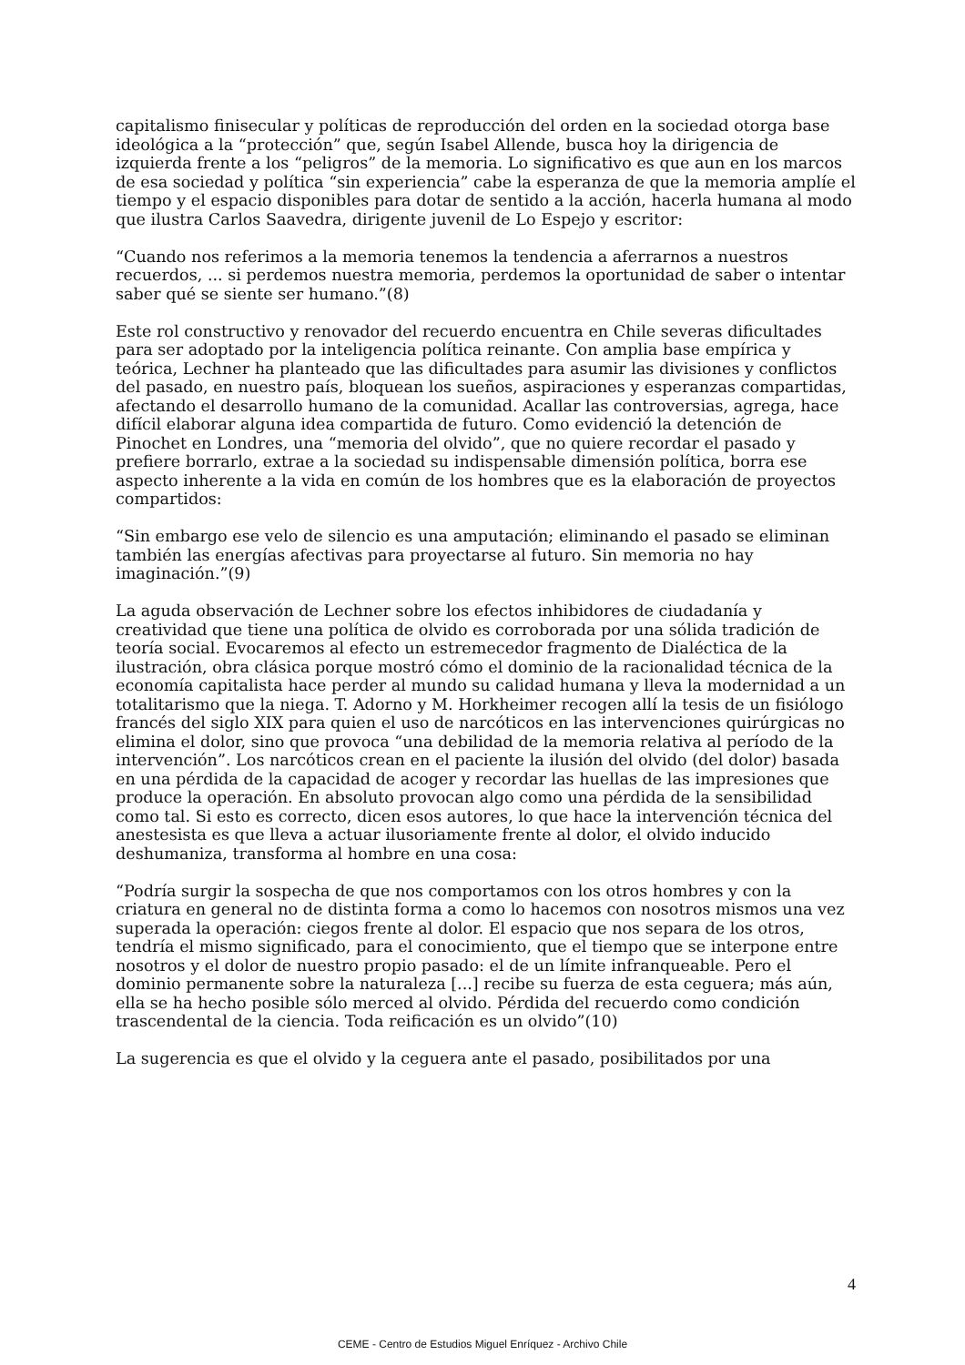capitalismo finisecular y políticas de reproducción del orden en la sociedad otorga base ideológica a la “protección” que, según Isabel Allende, busca hoy la dirigencia de izquierda frente a los “peligros” de la memoria. Lo significativo es que aun en los marcos de esa sociedad y política “sin experiencia” cabe la esperanza de que la memoria amplíe el tiempo y el espacio disponibles para dotar de sentido a la acción, hacerla humana al modo que ilustra Carlos Saavedra, dirigente juvenil de Lo Espejo y escritor:
“Cuando nos referimos a la memoria tenemos la tendencia a aferrarnos a nuestros recuerdos, ... si perdemos nuestra memoria, perdemos la oportunidad de saber o intentar saber qué se siente ser humano.”(8)
Este rol constructivo y renovador del recuerdo encuentra en Chile severas dificultades para ser adoptado por la inteligencia política reinante. Con amplia base empírica y teórica, Lechner ha planteado que las dificultades para asumir las divisiones y conflictos del pasado, en nuestro país, bloquean los sueños, aspiraciones y esperanzas compartidas, afectando el desarrollo humano de la comunidad. Acallar las controversias, agrega, hace difícil elaborar alguna idea compartida de futuro. Como evidenció la detención de Pinochet en Londres, una “memoria del olvido”, que no quiere recordar el pasado y prefiere borrarlo, extrae a la sociedad su indispensable dimensión política, borra ese aspecto inherente a la vida en común de los hombres que es la elaboración de proyectos compartidos:
“Sin embargo ese velo de silencio es una amputación; eliminando el pasado se eliminan también las energías afectivas para proyectarse al futuro. Sin memoria no hay imaginación.”(9)
La aguda observación de Lechner sobre los efectos inhibidores de ciudadanía y creatividad que tiene una política de olvido es corroborada por una sólida tradición de teoría social. Evocaremos al efecto un estremecedor fragmento de Dialéctica de la ilustración, obra clásica porque mostró cómo el dominio de la racionalidad técnica de la economía capitalista hace perder al mundo su calidad humana y lleva la modernidad a un totalitarismo que la niega. T. Adorno y M. Horkheimer recogen allí la tesis de un fisiólogo francés del siglo XIX para quien el uso de narcóticos en las intervenciones quirúrgicas no elimina el dolor, sino que provoca “una debilidad de la memoria relativa al período de la intervención”. Los narcóticos crean en el paciente la ilusión del olvido (del dolor) basada en una pérdida de la capacidad de acoger y recordar las huellas de las impresiones que produce la operación. En absoluto provocan algo como una pérdida de la sensibilidad como tal. Si esto es correcto, dicen esos autores, lo que hace la intervención técnica del anestesista es que lleva a actuar ilusoriamente frente al dolor, el olvido inducido deshumaniza, transforma al hombre en una cosa:
“Podría surgir la sospecha de que nos comportamos con los otros hombres y con la criatura en general no de distinta forma a como lo hacemos con nosotros mismos una vez superada la operación: ciegos frente al dolor. El espacio que nos separa de los otros, tendría el mismo significado, para el conocimiento, que el tiempo que se interpone entre nosotros y el dolor de nuestro propio pasado: el de un límite infranqueable. Pero el dominio permanente sobre la naturaleza [...] recibe su fuerza de esta ceguera; más aún, ella se ha hecho posible sólo merced al olvido. Pérdida del recuerdo como condición trascendental de la ciencia. Toda reificación es un olvido”(10)
La sugerencia es que el olvido y la ceguera ante el pasado, posibilitados por una
4
CEME - Centro de Estudios Miguel Enríquez - Archivo Chile